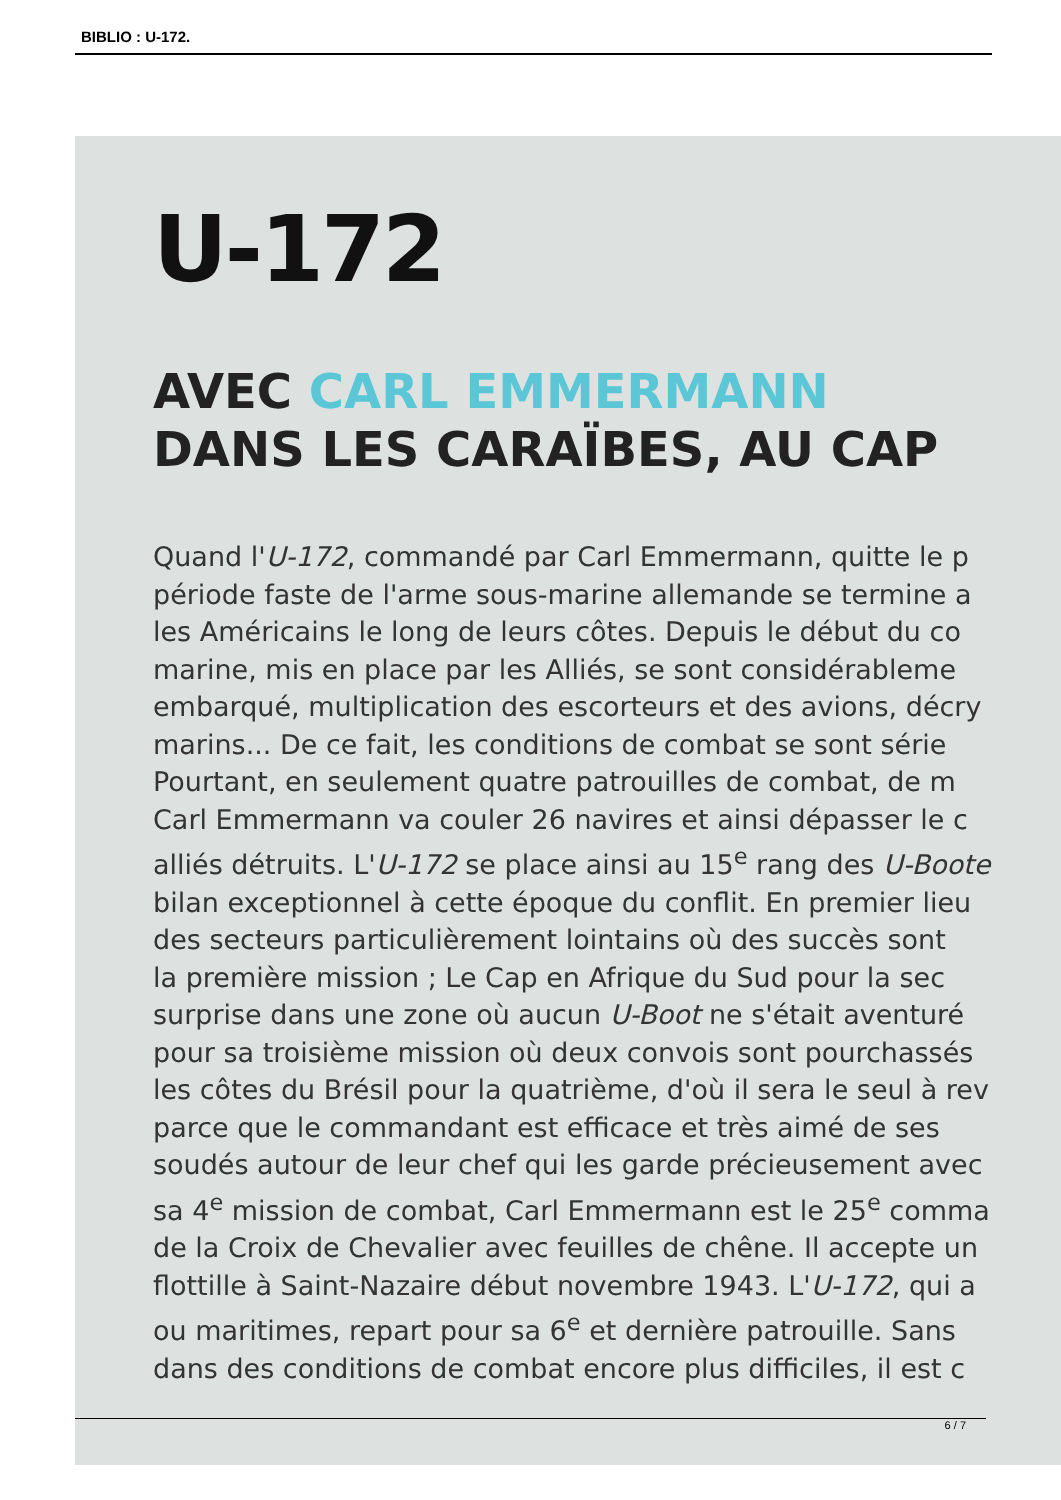BIBLIO : U-172.
U-172
AVEC CARL EMMERMANN
DANS LES CARAÏBES, AU CAP
Quand l'U-172, commandé par Carl Emmermann, quitte le p
période faste de l'arme sous-marine allemande se termine a
les Américains le long de leurs côtes. Depuis le début du co
marine, mis en place par les Alliés, se sont considérableme
embarqué, multiplication des escorteurs et des avions, décry
marins... De ce fait, les conditions de combat se sont série
Pourtant, en seulement quatre patrouilles de combat, de m
Carl Emmermann va couler 26 navires et ainsi dépasser le c
alliés détruits. L'U-172 se place ainsi au 15<sup>e</sup> rang des U-Boote
bilan exceptionnel à cette époque du conflit. En premier lieu
des secteurs particulièrement lointains où des succès sont
la première mission ; Le Cap en Afrique du Sud pour la sec
surprise dans une zone où aucun U-Boot ne s'était aventuré
pour sa troisième mission où deux convois sont pourchassés
les côtes du Brésil pour la quatrième, d'où il sera le seul à rev
parce que le commandant est efficace et très aimé de ses
soudés autour de leur chef qui les garde précieusement avec
sa 4<sup>e</sup> mission de combat, Carl Emmermann est le 25<sup>e</sup> comma
de la Croix de Chevalier avec feuilles de chêne. Il accepte un
flottille à Saint-Nazaire début novembre 1943. L'U-172, qui a
ou maritimes, repart pour sa 6<sup>e</sup> et dernière patrouille. Sans
dans des conditions de combat encore plus difficiles, il est c
6 / 7